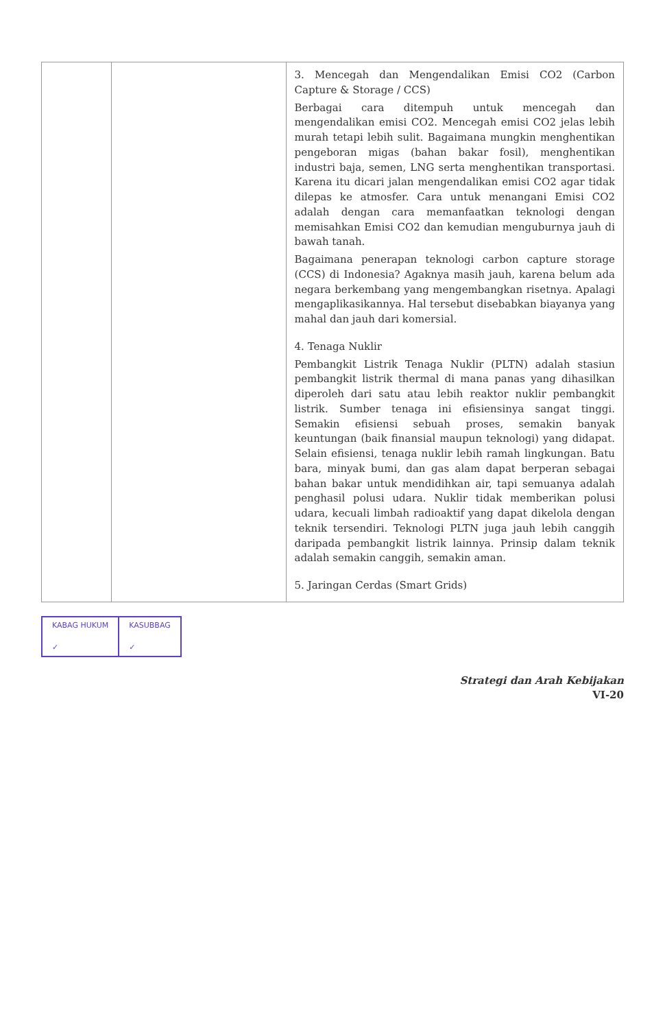| | | 3. Mencegah dan Mengendalikan Emisi CO2 (Carbon Capture & Storage / CCS) Berbagai cara ditempuh untuk mencegah dan mengendalikan emisi CO2. Mencegah emisi CO2 jelas lebih murah tetapi lebih sulit. Bagaimana mungkin menghentikan pengeboran migas (bahan bakar fosil), menghentikan industri baja, semen, LNG serta menghentikan transportasi. Karena itu dicari jalan mengendalikan emisi CO2 agar tidak dilepas ke atmosfer. Cara untuk menangani Emisi CO2 adalah dengan cara memanfaatkan teknologi dengan memisahkan Emisi CO2 dan kemudian menguburnya jauh di bawah tanah. Bagaimana penerapan teknologi carbon capture storage (CCS) di Indonesia? Agaknya masih jauh, karena belum ada negara berkembang yang mengembangkan risetnya. Apalagi mengaplikasikannya. Hal tersebut disebabkan biayanya yang mahal dan jauh dari komersial. 4. Tenaga Nuklir Pembangkit Listrik Tenaga Nuklir (PLTN) adalah stasiun pembangkit listrik thermal di mana panas yang dihasilkan diperoleh dari satu atau lebih reaktor nuklir pembangkit listrik. Sumber tenaga ini efisiensinya sangat tinggi. Semakin efisiensi sebuah proses, semakin banyak keuntungan (baik finansial maupun teknologi) yang didapat. Selain efisiensi, tenaga nuklir lebih ramah lingkungan. Batu bara, minyak bumi, dan gas alam dapat berperan sebagai bahan bakar untuk mendidihkan air, tapi semuanya adalah penghasil polusi udara. Nuklir tidak memberikan polusi udara, kecuali limbah radioaktif yang dapat dikelola dengan teknik tersendiri. Teknologi PLTN juga jauh lebih canggih daripada pembangkit listrik lainnya. Prinsip dalam teknik adalah semakin canggih, semakin aman. 5. Jaringan Cerdas (Smart Grids) |
KABAG HUKUM
✓
KASUBBAG
✓
Strategi dan Arah Kebijakan
VI-20